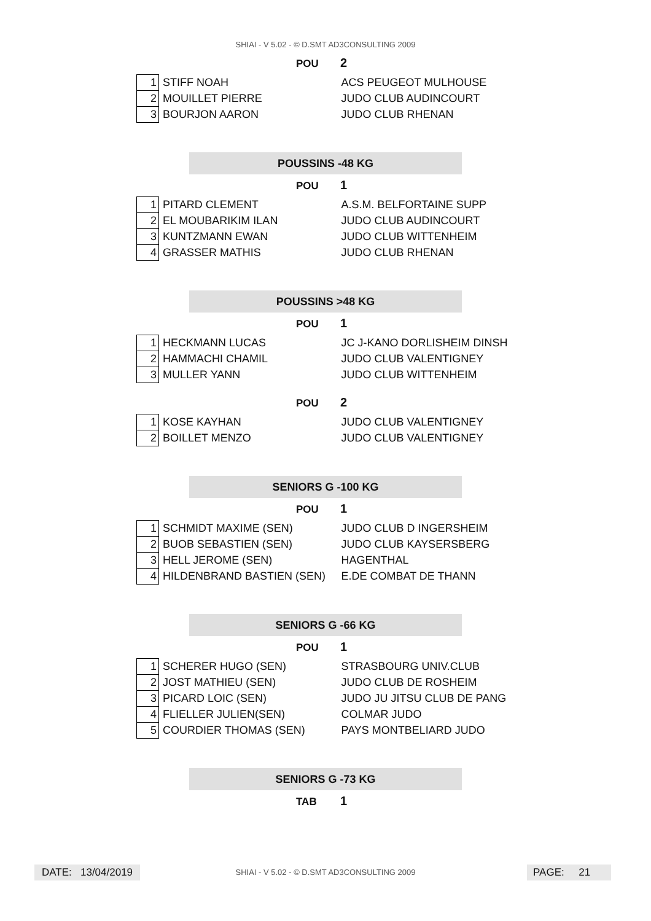SHIAI - V 5.02 - © D.SMT AD3CONSULTING 2009
POU 2
| 1 | STIFF NOAH | ACS PEUGEOT MULHOUSE |
| 2 | MOUILLET PIERRE | JUDO CLUB AUDINCOURT |
| 3 | BOURJON AARON | JUDO CLUB RHENAN |
POUSSINS -48 KG
POU 1
| 1 | PITARD CLEMENT | A.S.M. BELFORTAINE SUPP |
| 2 | EL MOUBARIKIM ILAN | JUDO CLUB AUDINCOURT |
| 3 | KUNTZMANN EWAN | JUDO CLUB WITTENHEIM |
| 4 | GRASSER MATHIS | JUDO CLUB RHENAN |
POUSSINS >48 KG
POU 1
| 1 | HECKMANN LUCAS | JC J-KANO DORLISHEIM DINSH |
| 2 | HAMMACHI CHAMIL | JUDO CLUB VALENTIGNEY |
| 3 | MULLER YANN | JUDO CLUB WITTENHEIM |
POU 2
| 1 | KOSE KAYHAN | JUDO CLUB VALENTIGNEY |
| 2 | BOILLET MENZO | JUDO CLUB VALENTIGNEY |
SENIORS G -100 KG
POU 1
| 1 | SCHMIDT MAXIME (SEN) | JUDO CLUB D INGERSHEIM |
| 2 | BUOB SEBASTIEN (SEN) | JUDO CLUB KAYSERSBERG |
| 3 | HELL JEROME (SEN) | HAGENTHAL |
| 4 | HILDENBRAND BASTIEN (SEN) | E.DE COMBAT DE THANN |
SENIORS G -66 KG
POU 1
| 1 | SCHERER HUGO (SEN) | STRASBOURG UNIV.CLUB |
| 2 | JOST MATHIEU (SEN) | JUDO CLUB DE ROSHEIM |
| 3 | PICARD LOIC (SEN) | JUDO JU JITSU CLUB DE PANG |
| 4 | FLIELLER JULIEN(SEN) | COLMAR JUDO |
| 5 | COURDIER THOMAS (SEN) | PAYS MONTBELIARD JUDO |
SENIORS G -73 KG
TAB 1
DATE: 13/04/2019
SHIAI - V 5.02 - © D.SMT AD3CONSULTING 2009 PAGE: 21